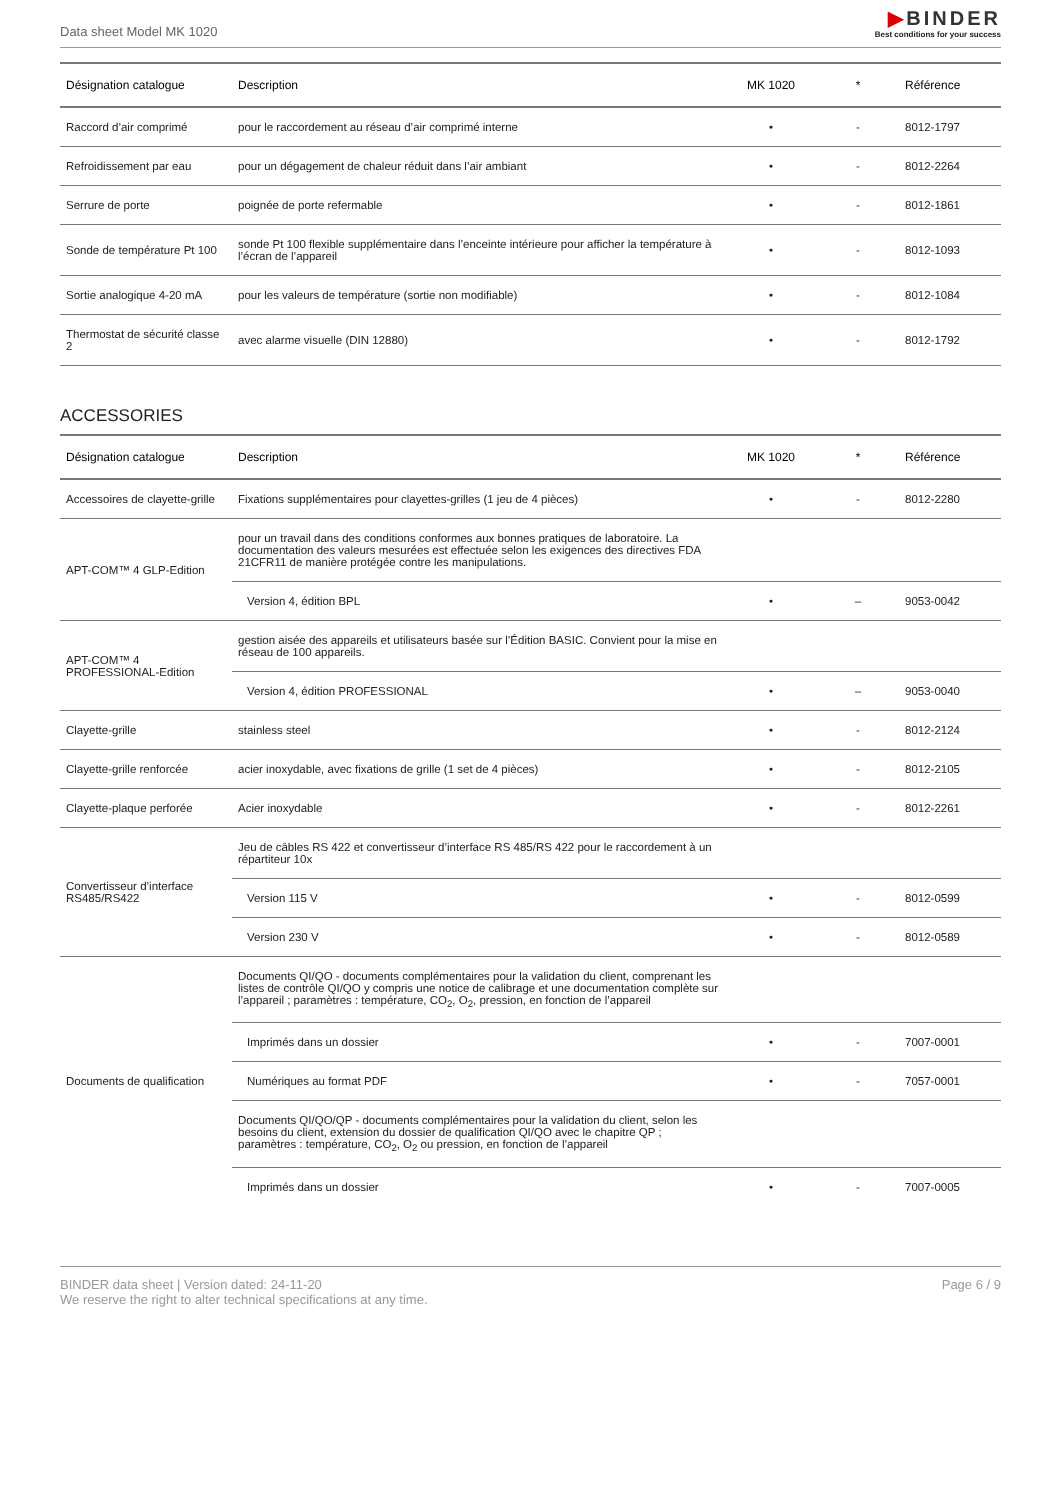Data sheet Model MK 1020
▶BINDER
Best conditions for your success
| Désignation catalogue | Description | MK 1020 | * | Référence |
| --- | --- | --- | --- | --- |
| Raccord d’air comprimé | pour le raccordement au réseau d’air comprimé interne | • | - | 8012-1797 |
| Refroidissement par eau | pour un dégagement de chaleur réduit dans l’air ambiant | • | - | 8012-2264 |
| Serrure de porte | poignée de porte refermable | • | - | 8012-1861 |
| Sonde de température Pt 100 | sonde Pt 100 flexible supplémentaire dans l’enceinte intérieure pour afficher la température à l’écran de l’appareil | • | - | 8012-1093 |
| Sortie analogique 4-20 mA | pour les valeurs de température (sortie non modifiable) | • | - | 8012-1084 |
| Thermostat de sécurité classe 2 | avec alarme visuelle (DIN 12880) | • | - | 8012-1792 |
ACCESSORIES
| Désignation catalogue | Description | MK 1020 | * | Référence |
| --- | --- | --- | --- | --- |
| Accessoires de clayette-grille | Fixations supplémentaires pour clayettes-grilles (1 jeu de 4 pièces) | • | - | 8012-2280 |
| APT-COM™ 4 GLP-Edition | pour un travail dans des conditions conformes aux bonnes pratiques de laboratoire. La documentation des valeurs mesurées est effectuée selon les exigences des directives FDA 21CFR11 de manière protégée contre les manipulations. | | | |
| | Version 4, édition BPL | • | – | 9053-0042 |
| APT-COM™ 4 PROFESSIONAL-Edition | gestion aisée des appareils et utilisateurs basée sur l’Édition BASIC. Convient pour la mise en réseau de 100 appareils. | | | |
| | Version 4, édition PROFESSIONAL | • | – | 9053-0040 |
| Clayette-grille | stainless steel | • | - | 8012-2124 |
| Clayette-grille renforcée | acier inoxydable, avec fixations de grille (1 set de 4 pièces) | • | - | 8012-2105 |
| Clayette-plaque perforée | Acier inoxydable | • | - | 8012-2261 |
| Convertisseur d’interface RS485/RS422 | Jeu de câbles RS 422 et convertisseur d’interface RS 485/RS 422 pour le raccordement à un répartiteur 10x | | | |
| | Version 115 V | • | - | 8012-0599 |
| | Version 230 V | • | - | 8012-0589 |
| Documents de qualification | Documents QI/QO - documents complémentaires pour la validation du client, comprenant les listes de contrôle QI/QO y compris une notice de calibrage et une documentation complète sur l’appareil ; paramètres : température, CO<sub>2</sub>, O<sub>2</sub>, pression, en fonction de l’appareil | | | |
| | Imprimés dans un dossier | • | - | 7007-0001 |
| | Numériques au format PDF | • | - | 7057-0001 |
| | Documents QI/QO/QP - documents complémentaires pour la validation du client, selon les besoins du client, extension du dossier de qualification QI/QO avec le chapitre QP ; paramètres : température, CO<sub>2</sub>, O<sub>2</sub> ou pression, en fonction de l’appareil | | | |
| | Imprimés dans un dossier | • | - | 7007-0005 |
BINDER data sheet | Version dated: 24-11-20
We reserve the right to alter technical specifications at any time.
Page 6 / 9